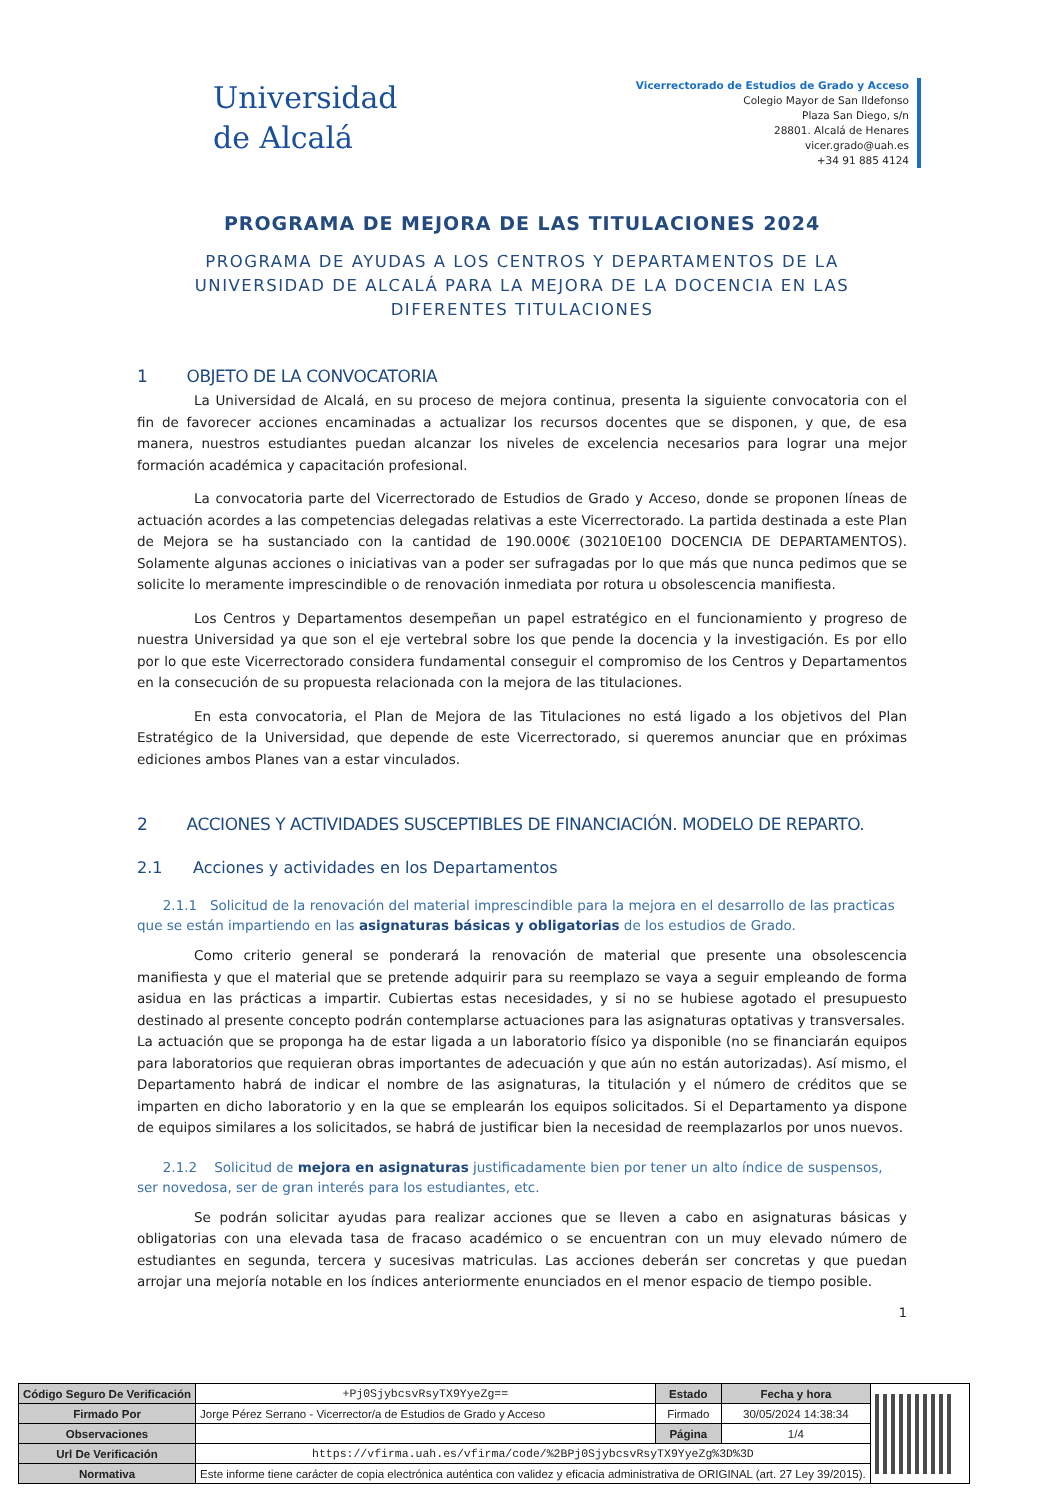Universidad
de Alcalá
Vicerrectorado de Estudios de Grado y Acceso
Colegio Mayor de San Ildefonso
Plaza San Diego, s/n
28801. Alcalá de Henares
vicer.grado@uah.es
+34 91 885 4124
PROGRAMA DE MEJORA DE LAS TITULACIONES 2024
PROGRAMA DE AYUDAS A LOS CENTROS Y DEPARTAMENTOS DE LA UNIVERSIDAD DE ALCALÁ PARA LA MEJORA DE LA DOCENCIA EN LAS DIFERENTES TITULACIONES
1 OBJETO DE LA CONVOCATORIA
La Universidad de Alcalá, en su proceso de mejora continua, presenta la siguiente convocatoria con el fin de favorecer acciones encaminadas a actualizar los recursos docentes que se disponen, y que, de esa manera, nuestros estudiantes puedan alcanzar los niveles de excelencia necesarios para lograr una mejor formación académica y capacitación profesional.
La convocatoria parte del Vicerrectorado de Estudios de Grado y Acceso, donde se proponen líneas de actuación acordes a las competencias delegadas relativas a este Vicerrectorado. La partida destinada a este Plan de Mejora se ha sustanciado con la cantidad de 190.000€ (30210E100 DOCENCIA DE DEPARTAMENTOS). Solamente algunas acciones o iniciativas van a poder ser sufragadas por lo que más que nunca pedimos que se solicite lo meramente imprescindible o de renovación inmediata por rotura u obsolescencia manifiesta.
Los Centros y Departamentos desempeñan un papel estratégico en el funcionamiento y progreso de nuestra Universidad ya que son el eje vertebral sobre los que pende la docencia y la investigación. Es por ello por lo que este Vicerrectorado considera fundamental conseguir el compromiso de los Centros y Departamentos en la consecución de su propuesta relacionada con la mejora de las titulaciones.
En esta convocatoria, el Plan de Mejora de las Titulaciones no está ligado a los objetivos del Plan Estratégico de la Universidad, que depende de este Vicerrectorado, si queremos anunciar que en próximas ediciones ambos Planes van a estar vinculados.
2 ACCIONES Y ACTIVIDADES SUSCEPTIBLES DE FINANCIACIÓN. MODELO DE REPARTO.
2.1 Acciones y actividades en los Departamentos
2.1.1 Solicitud de la renovación del material imprescindible para la mejora en el desarrollo de las practicas que se están impartiendo en las asignaturas básicas y obligatorias de los estudios de Grado.
Como criterio general se ponderará la renovación de material que presente una obsolescencia manifiesta y que el material que se pretende adquirir para su reemplazo se vaya a seguir empleando de forma asidua en las prácticas a impartir. Cubiertas estas necesidades, y si no se hubiese agotado el presupuesto destinado al presente concepto podrán contemplarse actuaciones para las asignaturas optativas y transversales.
La actuación que se proponga ha de estar ligada a un laboratorio físico ya disponible (no se financiarán equipos para laboratorios que requieran obras importantes de adecuación y que aún no están autorizadas). Así mismo, el Departamento habrá de indicar el nombre de las asignaturas, la titulación y el número de créditos que se imparten en dicho laboratorio y en la que se emplearán los equipos solicitados. Si el Departamento ya dispone de equipos similares a los solicitados, se habrá de justificar bien la necesidad de reemplazarlos por unos nuevos.
2.1.2 Solicitud de mejora en asignaturas justificadamente bien por tener un alto índice de suspensos, ser novedosa, ser de gran interés para los estudiantes, etc.
Se podrán solicitar ayudas para realizar acciones que se lleven a cabo en asignaturas básicas y obligatorias con una elevada tasa de fracaso académico o se encuentran con un muy elevado número de estudiantes en segunda, tercera y sucesivas matriculas. Las acciones deberán ser concretas y que puedan arrojar una mejoría notable en los índices anteriormente enunciados en el menor espacio de tiempo posible.
1
| Código Seguro De Verificación | +Pj0SjybcsvRsyTX9YyeZg== | Estado | Fecha y hora | |
| Firmado Por | Jorge Pérez Serrano - Vicerrector/a de Estudios de Grado y Acceso | Firmado | 30/05/2024 14:38:34 | |
| Observaciones | | Página | 1/4 | |
| Url De Verificación | https://vfirma.uah.es/vfirma/code/%2BPj0SjybcsvRsyTX9YyeZg%3D%3D | | | |
| Normativa | Este informe tiene carácter de copia electrónica auténtica con validez y eficacia administrativa de ORIGINAL (art. 27 Ley 39/2015). | | | |